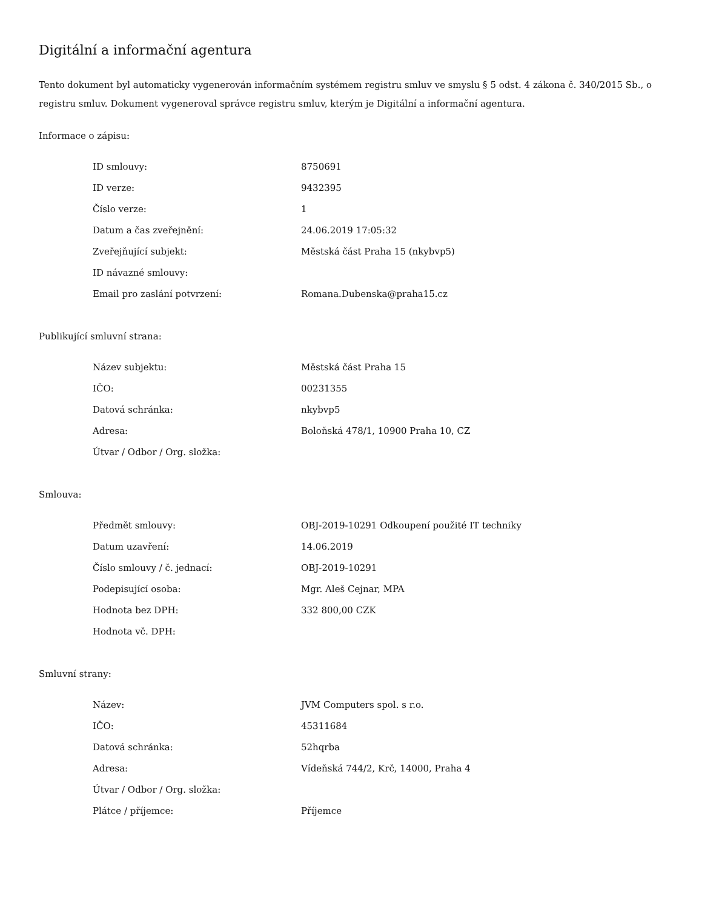Digitální a informační agentura
Tento dokument byl automaticky vygenerován informačním systémem registru smluv ve smyslu § 5 odst. 4 zákona č. 340/2015 Sb., o registru smluv. Dokument vygeneroval správce registru smluv, kterým je Digitální a informační agentura.
Informace o zápisu:
| ID smlouvy: | 8750691 |
| ID verze: | 9432395 |
| Číslo verze: | 1 |
| Datum a čas zveřejnění: | 24.06.2019 17:05:32 |
| Zveřejňující subjekt: | Městská část Praha 15 (nkybvp5) |
| ID návazné smlouvy: | |
| Email pro zaslání potvrzení: | Romana.Dubenska@praha15.cz |
Publikující smluvní strana:
| Název subjektu: | Městská část Praha 15 |
| IČO: | 00231355 |
| Datová schránka: | nkybvp5 |
| Adresa: | Boloňská 478/1, 10900 Praha 10, CZ |
| Útvar / Odbor / Org. složka: | |
Smlouva:
| Předmět smlouvy: | OBJ-2019-10291 Odkoupení použité IT techniky |
| Datum uzavření: | 14.06.2019 |
| Číslo smlouvy / č. jednací: | OBJ-2019-10291 |
| Podepisující osoba: | Mgr. Aleš Cejnar, MPA |
| Hodnota bez DPH: | 332 800,00 CZK |
| Hodnota vč. DPH: | |
Smluvní strany:
| Název: | JVM Computers spol. s r.o. |
| IČO: | 45311684 |
| Datová schránka: | 52hqrba |
| Adresa: | Vídeňská 744/2, Krč, 14000, Praha 4 |
| Útvar / Odbor / Org. složka: | |
| Plátce / příjemce: | Příjemce |